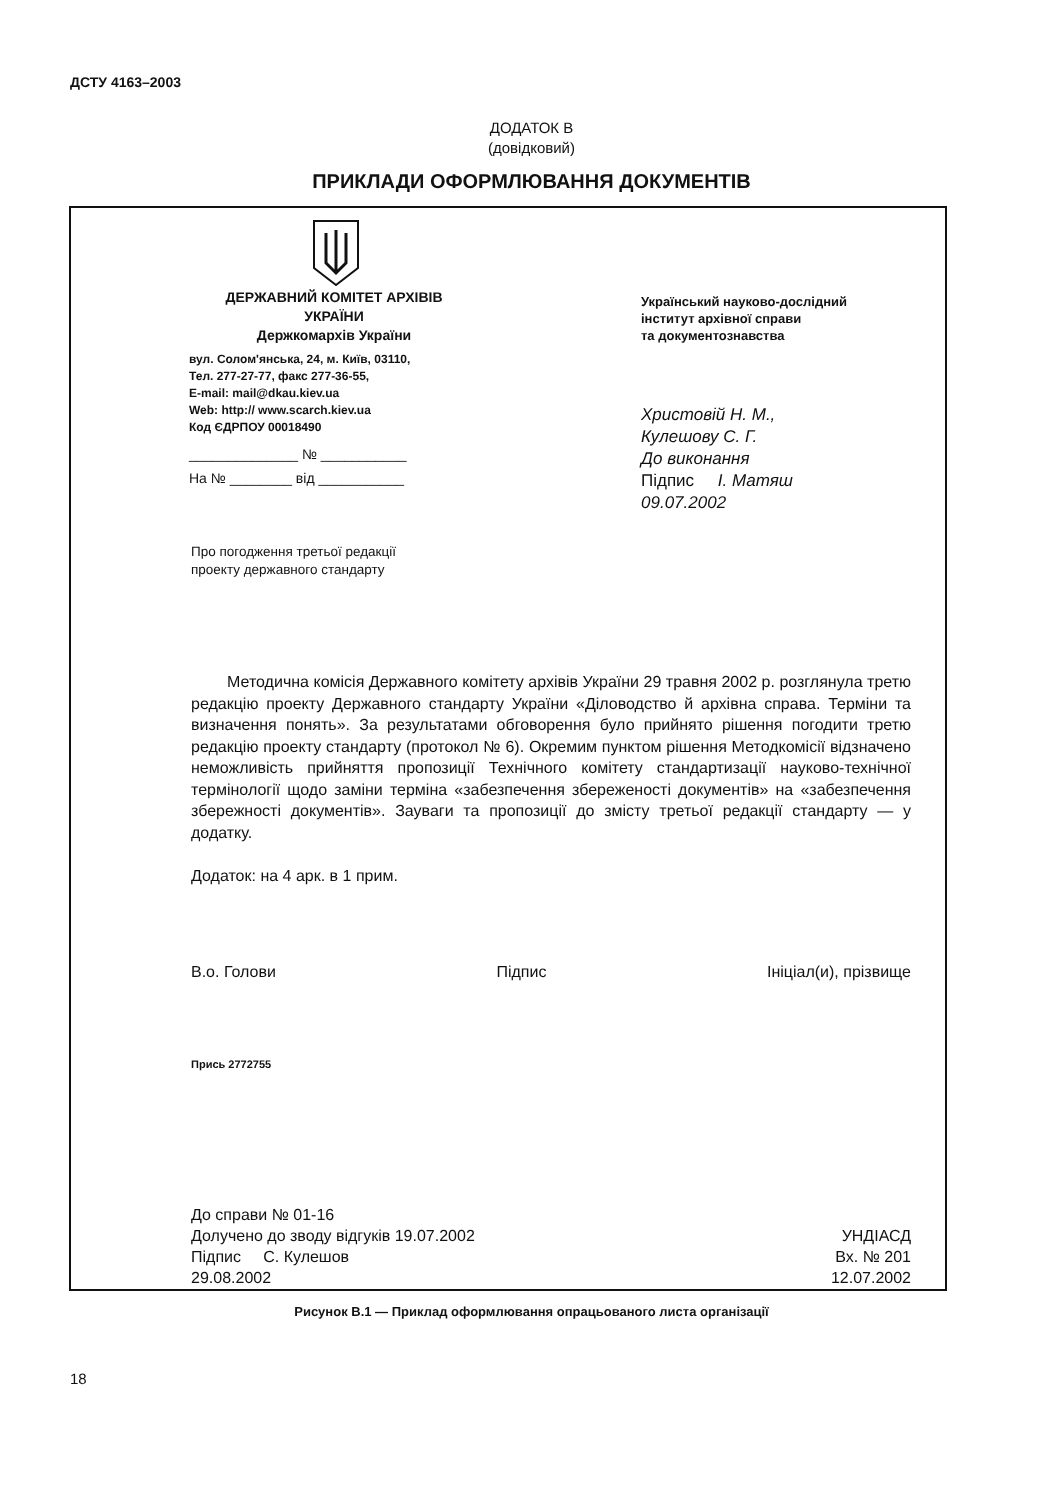ДСТУ 4163–2003
ДОДАТОК В
(довідковий)
ПРИКЛАДИ ОФОРМЛЮВАННЯ ДОКУМЕНТІВ
ДЕРЖАВНИЙ КОМІТЕТ АРХІВІВ
УКРАЇНИ
Держкомархів України
вул. Солом'янська, 24, м. Київ, 03110,
Тел. 277-27-77, факс 277-36-55,
E-mail: mail@dkau.kiev.ua
Web: http:// www.scarch.kiev.ua
Код ЄДРПОУ 00018490
______________ № ___________
На № ________ від ___________
Український науково-дослідний
інститут архівної справи
та документознавства
Христовій Н. М.,
Кулешову С. Г.
До виконання
Підпис І. Матяш
09.07.2002
Про погодження третьої редакції
проекту державного стандарту
Методична комісія Державного комітету архівів України 29 травня 2002 р. розглянула третю редакцію проекту Державного стандарту України «Діловодство й архівна справа. Терміни та визначення понять». За результатами обговорення було прийнято рішення погодити третю редакцію проекту стандарту (протокол № 6). Окремим пунктом рішення Методкомісії відзначено неможливість прийняття пропозиції Технічного комітету стандартизації науково-технічної термінології щодо заміни терміна «забезпечення збереженості документів» на «забезпечення збережності документів». Зауваги та пропозиції до змісту третьої редакції стандарту — у додатку.
Додаток: на 4 арк. в 1 прим.
В.о. Голови Підпис Ініціал(и), прізвище
Прись 2772755
До справи № 01-16
Долучено до зводу відгуків 19.07.2002
Підпис С. Кулешов
29.08.2002
УНДІАСД
Вх. № 201
12.07.2002
Рисунок В.1 — Приклад оформлювання опрацьованого листа організації
18